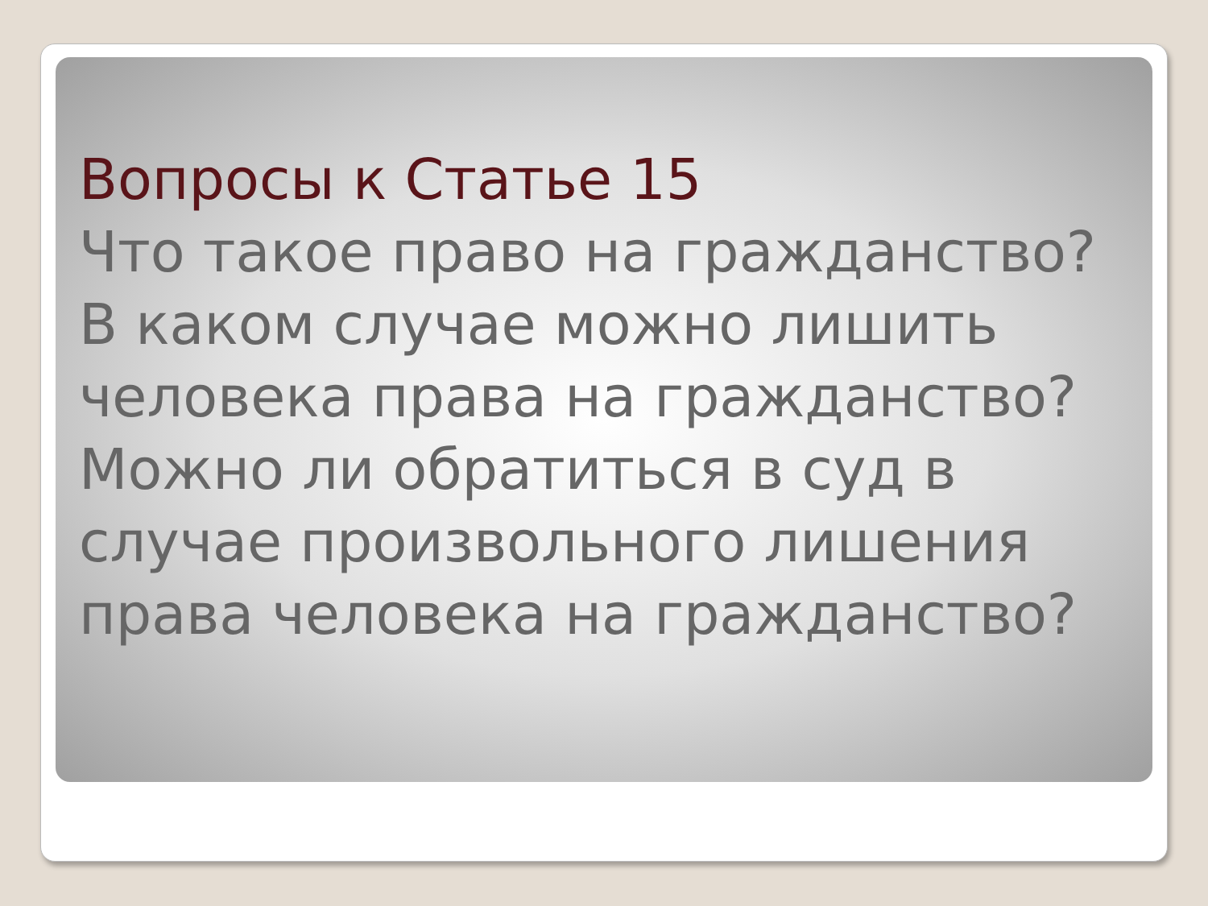Вопросы к Статье 15
Что такое право на гражданство?
В каком случае можно лишить человека права на гражданство?
Можно ли обратиться в суд в случае произвольного лишения права человека на гражданство?